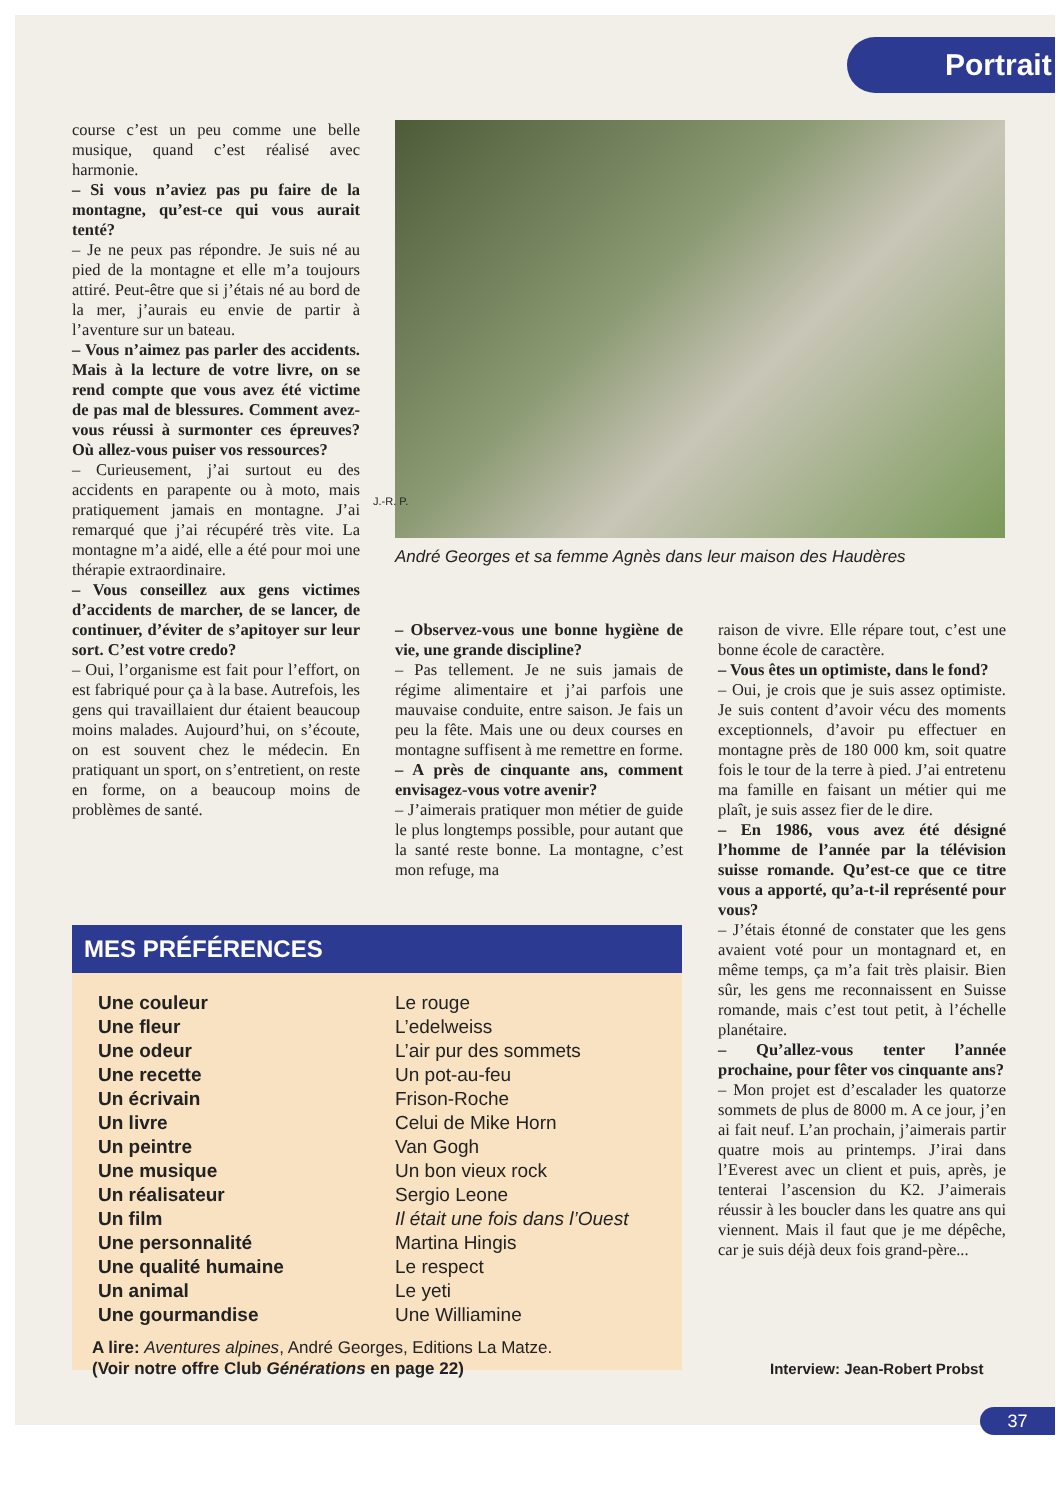Portrait
course c’est un peu comme une belle musique, quand c’est réalisé avec harmonie.
– Si vous n’aviez pas pu faire de la montagne, qu’est-ce qui vous aurait tenté?
– Je ne peux pas répondre. Je suis né au pied de la montagne et elle m’a toujours attiré. Peut-être que si j’étais né au bord de la mer, j’aurais eu envie de partir à l’aventure sur un bateau.
– Vous n’aimez pas parler des accidents. Mais à la lecture de votre livre, on se rend compte que vous avez été victime de pas mal de blessures. Comment avez-vous réussi à surmonter ces épreuves? Où allez-vous puiser vos ressources?
– Curieusement, j’ai surtout eu des accidents en parapente ou à moto, mais pratiquement jamais en montagne. J’ai remarqué que j’ai récupéré très vite. La montagne m’a aidé, elle a été pour moi une thérapie extraordinaire.
– Vous conseillez aux gens victimes d’accidents de marcher, de se lancer, de continuer, d’éviter de s’apitoyer sur leur sort. C’est votre credo?
– Oui, l’organisme est fait pour l’effort, on est fabriqué pour ça à la base. Autrefois, les gens qui travaillaient dur étaient beaucoup moins malades. Aujourd’hui, on s’écoute, on est souvent chez le médecin. En pratiquant un sport, on s’entretient, on reste en forme, on a beaucoup moins de problèmes de santé.
J.-R. P.
André Georges et sa femme Agnès dans leur maison des Haudères
– Observez-vous une bonne hygiène de vie, une grande discipline?
– Pas tellement. Je ne suis jamais de régime alimentaire et j’ai parfois une mauvaise conduite, entre saison. Je fais un peu la fête. Mais une ou deux courses en montagne suffisent à me remettre en forme.
– A près de cinquante ans, comment envisagez-vous votre avenir?
– J’aimerais pratiquer mon métier de guide le plus longtemps possible, pour autant que la santé reste bonne. La montagne, c’est mon refuge, ma
raison de vivre. Elle répare tout, c’est une bonne école de caractère.
– Vous êtes un optimiste, dans le fond?
– Oui, je crois que je suis assez optimiste. Je suis content d’avoir vécu des moments exceptionnels, d’avoir pu effectuer en montagne près de 180 000 km, soit quatre fois le tour de la terre à pied. J’ai entretenu ma famille en faisant un métier qui me plaît, je suis assez fier de le dire.
– En 1986, vous avez été désigné l’homme de l’année par la télévision suisse romande. Qu’est-ce que ce titre vous a apporté, qu’a-t-il représenté pour vous?
– J’étais étonné de constater que les gens avaient voté pour un montagnard et, en même temps, ça m’a fait très plaisir. Bien sûr, les gens me reconnaissent en Suisse romande, mais c’est tout petit, à l’échelle planétaire.
– Qu’allez-vous tenter l’année prochaine, pour fêter vos cinquante ans?
– Mon projet est d’escalader les quatorze sommets de plus de 8000 m. A ce jour, j’en ai fait neuf. L’an prochain, j’aimerais partir quatre mois au printemps. J’irai dans l’Everest avec un client et puis, après, je tenterai l’ascension du K2. J’aimerais réussir à les boucler dans les quatre ans qui viennent. Mais il faut que je me dépêche, car je suis déjà deux fois grand-père...
MES PRÉFÉRENCES
| Une couleur | Le rouge |
| Une fleur | L’edelweiss |
| Une odeur | L’air pur des sommets |
| Une recette | Un pot-au-feu |
| Un écrivain | Frison-Roche |
| Un livre | Celui de Mike Horn |
| Un peintre | Van Gogh |
| Une musique | Un bon vieux rock |
| Un réalisateur | Sergio Leone |
| Un film | Il était une fois dans l’Ouest |
| Une personnalité | Martina Hingis |
| Une qualité humaine | Le respect |
| Un animal | Le yeti |
| Une gourmandise | Une Williamine |
A lire: Aventures alpines, André Georges, Editions La Matze.
(Voir notre offre Club Générations en page 22)
Interview: Jean-Robert Probst
37